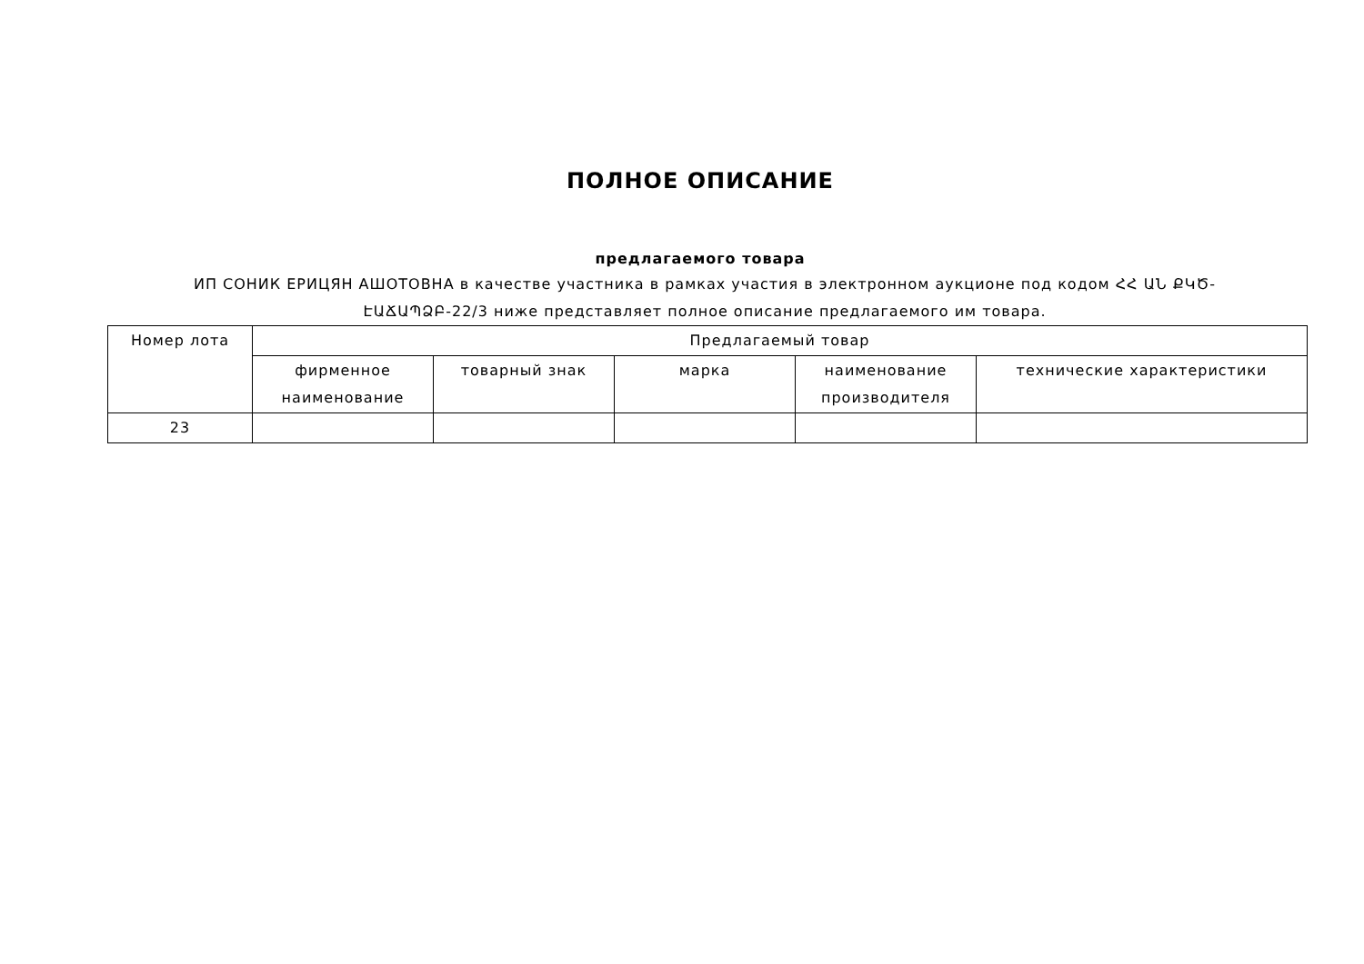ПОЛНОЕ ОПИСАНИЕ
предлагаемого товара
ИП СОНИК ЕРИЦЯН АШОТОВНА в качестве участника в рамках участия в электронном аукционе под кодом ՀՀ ԱՆ ՔԿԾ-ԷԱՃԱՊՁԲ-22/3 ниже представляет полное описание предлагаемого им товара.
| Номер лота | Предлагаемый товар | | | | |
| --- | --- | --- | --- | --- | --- |
| | фирменное наименование | товарный знак | марка | наименование производителя | технические характеристики |
| 23 | | | | | |